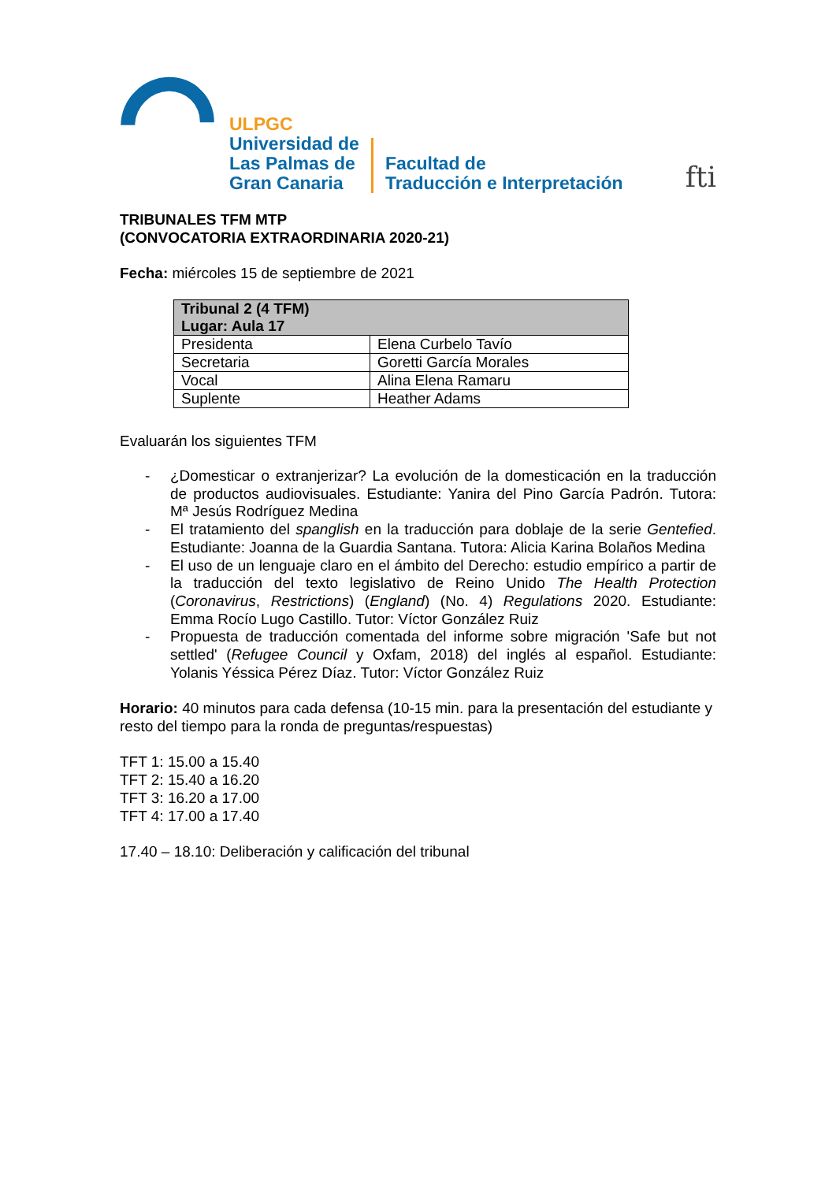ULPGC
Universidad de
Las Palmas de
Gran Canaria
Facultad de
Traducción e Interpretación
fti
TRIBUNALES TFM MTP
(CONVOCATORIA EXTRAORDINARIA 2020-21)
Fecha: miércoles 15 de septiembre de 2021
| Tribunal 2 (4 TFM) Lugar: Aula 17 | |
| --- | --- |
| Presidenta | Elena Curbelo Tavío |
| Secretaria | Goretti García Morales |
| Vocal | Alina Elena Ramaru |
| Suplente | Heather Adams |
Evaluarán los siguientes TFM
- ¿Domesticar o extranjerizar? La evolución de la domesticación en la traducción de productos audiovisuales. Estudiante: Yanira del Pino García Padrón. Tutora: Mª Jesús Rodríguez Medina
- El tratamiento del spanglish en la traducción para doblaje de la serie Gentefied. Estudiante: Joanna de la Guardia Santana. Tutora: Alicia Karina Bolaños Medina
- El uso de un lenguaje claro en el ámbito del Derecho: estudio empírico a partir de la traducción del texto legislativo de Reino Unido The Health Protection (Coronavirus, Restrictions) (England) (No. 4) Regulations 2020. Estudiante: Emma Rocío Lugo Castillo. Tutor: Víctor González Ruiz
- Propuesta de traducción comentada del informe sobre migración 'Safe but not settled' (Refugee Council y Oxfam, 2018) del inglés al español. Estudiante: Yolanis Yéssica Pérez Díaz. Tutor: Víctor González Ruiz
Horario: 40 minutos para cada defensa (10-15 min. para la presentación del estudiante y resto del tiempo para la ronda de preguntas/respuestas)
TFT 1: 15.00 a 15.40
TFT 2: 15.40 a 16.20
TFT 3: 16.20 a 17.00
TFT 4: 17.00 a 17.40
17.40 – 18.10: Deliberación y calificación del tribunal